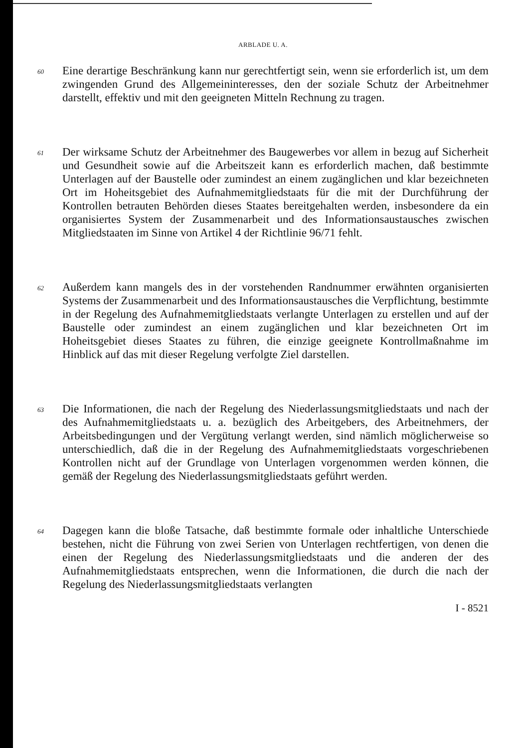ARBLADE U. A.
60
Eine derartige Beschränkung kann nur gerechtfertigt sein, wenn sie erforderlich ist, um dem zwingenden Grund des Allgemeininteresses, den der soziale Schutz der Arbeitnehmer darstellt, effektiv und mit den geeigneten Mitteln Rechnung zu tragen.
61
Der wirksame Schutz der Arbeitnehmer des Baugewerbes vor allem in bezug auf Sicherheit und Gesundheit sowie auf die Arbeitszeit kann es erforderlich machen, daß bestimmte Unterlagen auf der Baustelle oder zumindest an einem zugänglichen und klar bezeichneten Ort im Hoheitsgebiet des Aufnahmemitgliedstaats für die mit der Durchführung der Kontrollen betrauten Behörden dieses Staates bereitgehalten werden, insbesondere da ein organisiertes System der Zusammenarbeit und des Informationsaustausches zwischen Mitgliedstaaten im Sinne von Artikel 4 der Richtlinie 96/71 fehlt.
62
Außerdem kann mangels des in der vorstehenden Randnummer erwähnten organisierten Systems der Zusammenarbeit und des Informationsaustausches die Verpflichtung, bestimmte in der Regelung des Aufnahmemitgliedstaats verlangte Unterlagen zu erstellen und auf der Baustelle oder zumindest an einem zugänglichen und klar bezeichneten Ort im Hoheitsgebiet dieses Staates zu führen, die einzige geeignete Kontrollmaßnahme im Hinblick auf das mit dieser Regelung verfolgte Ziel darstellen.
63
Die Informationen, die nach der Regelung des Niederlassungsmitgliedstaats und nach der des Aufnahmemitgliedstaats u. a. bezüglich des Arbeitgebers, des Arbeitnehmers, der Arbeitsbedingungen und der Vergütung verlangt werden, sind nämlich möglicherweise so unterschiedlich, daß die in der Regelung des Aufnahmemitgliedstaats vorgeschriebenen Kontrollen nicht auf der Grundlage von Unterlagen vorgenommen werden können, die gemäß der Regelung des Niederlassungsmitgliedstaats geführt werden.
64
Dagegen kann die bloße Tatsache, daß bestimmte formale oder inhaltliche Unterschiede bestehen, nicht die Führung von zwei Serien von Unterlagen rechtfertigen, von denen die einen der Regelung des Niederlassungsmitgliedstaats und die anderen der des Aufnahmemitgliedstaats entsprechen, wenn die Informationen, die durch die nach der Regelung des Niederlassungsmitgliedstaats verlangten
I - 8521